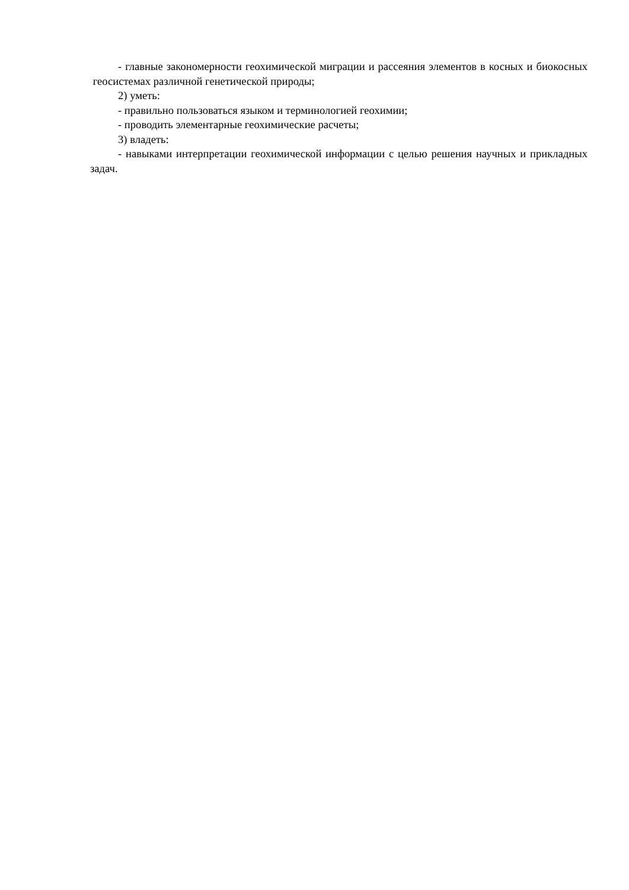- главные закономерности геохимической миграции и рассеяния элементов в косных и биокосных геосистемах различной генетической природы;
2) уметь:
- правильно пользоваться языком и терминологией геохимии;
- проводить элементарные геохимические расчеты;
3) владеть:
- навыками интерпретации геохимической информации с целью решения научных и прикладных задач.